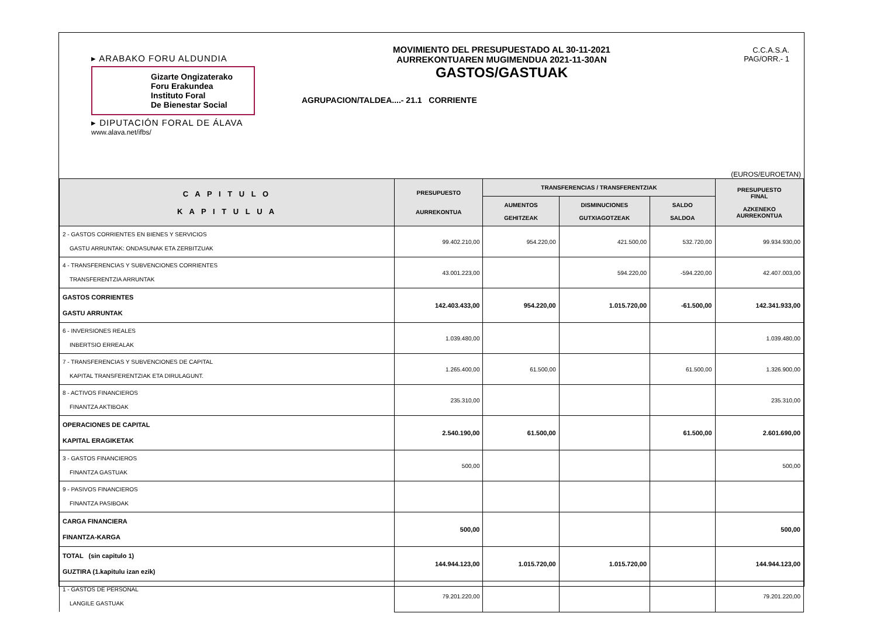▸ ARABAKO FORU ALDUNDIA
Gizarte Ongizaterako
Foru Erakundea
Instituto Foral
De Bienestar Social
▸ DIPUTACIÓN FORAL DE ÁLAVA
www.alava.net/ifbs/
MOVIMIENTO DEL PRESUPUESTADO AL 30-11-2021
AURREKONTUAREN MUGIMENDUA 2021-11-30AN
GASTOS/GASTUAK
AGRUPACION/TALDEA....- 21.1 CORRIENTE
C.C.A.S.A.
PAG/ORR.- 1
(EUROS/EUROETAN)
| C A P I T U L O K A P I T U L U A | PRESUPUESTO AURREKONTUA | TRANSFERENCIAS / TRANSFERENTZIAK | | | PRESUPUESTO FINAL AZKENEKO AURREKONTUA |
| --- | --- | --- | --- | --- | --- |
| | | AUMENTOS GEHITZEAK | DISMINUCIONES GUTXIAGOTZEAK | SALDO SALDOA | |
| 2 - GASTOS CORRIENTES EN BIENES Y SERVICIOS GASTU ARRUNTAK: ONDASUNAK ETA ZERBITZUAK | 99.402.210,00 | 954.220,00 | 421.500,00 | 532.720,00 | 99.934.930,00 |
| 4 - TRANSFERENCIAS Y SUBVENCIONES CORRIENTES TRANSFERENTZIA ARRUNTAK | 43.001.223,00 | | 594.220,00 | -594.220,00 | 42.407.003,00 |
| GASTOS CORRIENTES GASTU ARRUNTAK | 142.403.433,00 | 954.220,00 | 1.015.720,00 | -61.500,00 | 142.341.933,00 |
| 6 - INVERSIONES REALES INBERTSIO ERREALAK | 1.039.480,00 | | | | 1.039.480,00 |
| 7 - TRANSFERENCIAS Y SUBVENCIONES DE CAPITAL KAPITAL TRANSFERENTZIAK ETA DIRULAGUNT. | 1.265.400,00 | 61.500,00 | | 61.500,00 | 1.326.900,00 |
| 8 - ACTIVOS FINANCIEROS FINANTZA AKTIBOAK | 235.310,00 | | | | 235.310,00 |
| OPERACIONES DE CAPITAL KAPITAL ERAGIKETAK | 2.540.190,00 | 61.500,00 | | 61.500,00 | 2.601.690,00 |
| 3 - GASTOS FINANCIEROS FINANTZA GASTUAK | 500,00 | | | | 500,00 |
| 9 - PASIVOS FINANCIEROS FINANTZA PASIBOAK | | | | | |
| CARGA FINANCIERA FINANTZA-KARGA | 500,00 | | | | 500,00 |
| TOTAL (sin capitulo 1) GUZTIRA (1.kapitulu izan ezik) | 144.944.123,00 | 1.015.720,00 | 1.015.720,00 | | 144.944.123,00 |
| 1 - GASTOS DE PERSONAL LANGILE GASTUAK | 79.201.220,00 | | | | 79.201.220,00 |